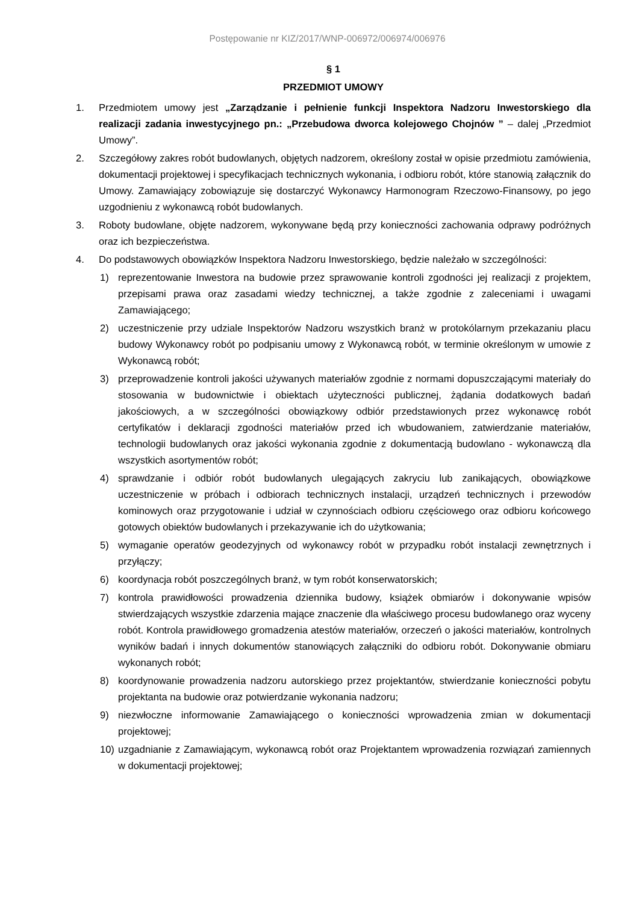Postępowanie nr KIZ/2017/WNP-006972/006974/006976
§ 1
PRZEDMIOT UMOWY
1. Przedmiotem umowy jest „Zarządzanie i pełnienie funkcji Inspektora Nadzoru Inwestorskiego dla realizacji zadania inwestycyjnego pn.: „Przebudowa dworca kolejowego Chojnów ” – dalej „Przedmiot Umowy”.
2. Szczegółowy zakres robót budowlanych, objętych nadzorem, określony został w opisie przedmiotu zamówienia, dokumentacji projektowej i specyfikacjach technicznych wykonania, i odbioru robót, które stanowią załącznik do Umowy. Zamawiający zobowiązuje się dostarczyć Wykonawcy Harmonogram Rzeczowo-Finansowy, po jego uzgodnieniu z wykonawcą robót budowlanych.
3. Roboty budowlane, objęte nadzorem, wykonywane będą przy konieczności zachowania odprawy podróżnych oraz ich bezpieczeństwa.
4. Do podstawowych obowiązków Inspektora Nadzoru Inwestorskiego, będzie należało w szczególności:
1) reprezentowanie Inwestora na budowie przez sprawowanie kontroli zgodności jej realizacji z projektem, przepisami prawa oraz zasadami wiedzy technicznej, a także zgodnie z zaleceniami i uwagami Zamawiającego;
2) uczestniczenie przy udziale Inspektorów Nadzoru wszystkich branż w protokólarnym przekazaniu placu budowy Wykonawcy robót po podpisaniu umowy z Wykonawcą robót, w terminie określonym w umowie z Wykonawcą robót;
3) przeprowadzenie kontroli jakości używanych materiałów zgodnie z normami dopuszczającymi materiały do stosowania w budownictwie i obiektach użyteczności publicznej, żądania dodatkowych badań jakościowych, a w szczególności obowiązkowy odbiór przedstawionych przez wykonawcę robót certyfikatów i deklaracji zgodności materiałów przed ich wbudowaniem, zatwierdzanie materiałów, technologii budowlanych oraz jakości wykonania zgodnie z dokumentacją budowlano - wykonawczą dla wszystkich asortymentów robót;
4) sprawdzanie i odbiór robót budowlanych ulegających zakryciu lub zanikających, obowiązkowe uczestniczenie w próbach i odbiorach technicznych instalacji, urządzeń technicznych i przewodów kominowych oraz przygotowanie i udział w czynnościach odbioru częściowego oraz odbioru końcowego gotowych obiektów budowlanych i przekazywanie ich do użytkowania;
5) wymaganie operatów geodezyjnych od wykonawcy robót w przypadku robót instalacji zewnętrznych i przyłączy;
6) koordynacja robót poszczególnych branż, w tym robót konserwatorskich;
7) kontrola prawidłowości prowadzenia dziennika budowy, książek obmiarów i dokonywanie wpisów stwierdzających wszystkie zdarzenia mające znaczenie dla właściwego procesu budowlanego oraz wyceny robót. Kontrola prawidłowego gromadzenia atestów materiałów, orzeczeń o jakości materiałów, kontrolnych wyników badań i innych dokumentów stanowiących załączniki do odbioru robót. Dokonywanie obmiaru wykonanych robót;
8) koordynowanie prowadzenia nadzoru autorskiego przez projektantów, stwierdzanie konieczności pobytu projektanta na budowie oraz potwierdzanie wykonania nadzoru;
9) niezwłoczne informowanie Zamawiającego o konieczności wprowadzenia zmian w dokumentacji projektowej;
10) uzgadnianie z Zamawiającym, wykonawcą robót oraz Projektantem wprowadzenia rozwiązań zamiennych w dokumentacji projektowej;